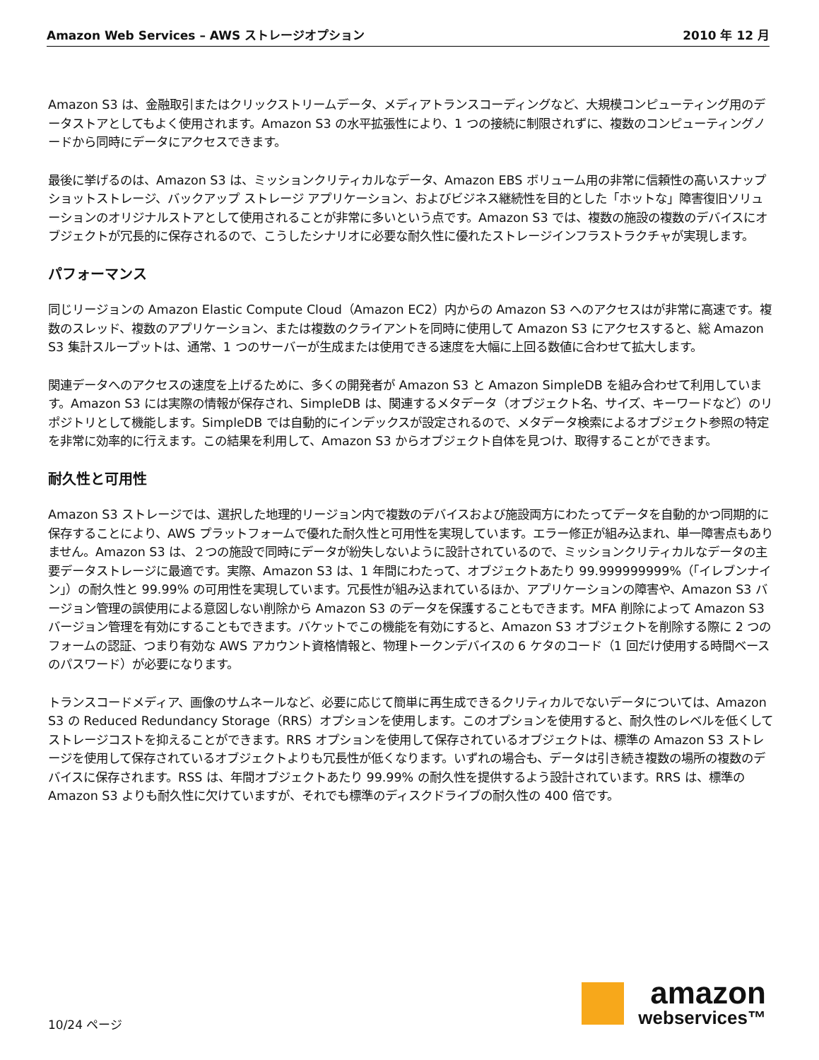Amazon Web Services – AWS ストレージオプション 2010 年 12 月
Amazon S3 は、金融取引またはクリックストリームデータ、メディアトランスコーディングなど、大規模コンピューティング用のデータストアとしてもよく使用されます。Amazon S3 の水平拡張性により、1 つの接続に制限されずに、複数のコンピューティングノードから同時にデータにアクセスできます。
最後に挙げるのは、Amazon S3 は、ミッションクリティカルなデータ、Amazon EBS ボリューム用の非常に信頼性の高いスナップショットストレージ、バックアップ ストレージ アプリケーション、およびビジネス継続性を目的とした「ホットな」障害復旧ソリューションのオリジナルストアとして使用されることが非常に多いという点です。Amazon S3 では、複数の施設の複数のデバイスにオブジェクトが冗長的に保存されるので、こうしたシナリオに必要な耐久性に優れたストレージインフラストラクチャが実現します。
パフォーマンス
同じリージョンの Amazon Elastic Compute Cloud（Amazon EC2）内からの Amazon S3 へのアクセスはが非常に高速です。複数のスレッド、複数のアプリケーション、または複数のクライアントを同時に使用して Amazon S3 にアクセスすると、総 Amazon S3 集計スループットは、通常、1 つのサーバーが生成または使用できる速度を大幅に上回る数値に合わせて拡大します。
関連データへのアクセスの速度を上げるために、多くの開発者が Amazon S3 と Amazon SimpleDB を組み合わせて利用しています。Amazon S3 には実際の情報が保存され、SimpleDB は、関連するメタデータ（オブジェクト名、サイズ、キーワードなど）のリポジトリとして機能します。SimpleDB では自動的にインデックスが設定されるので、メタデータ検索によるオブジェクト参照の特定を非常に効率的に行えます。この結果を利用して、Amazon S3 からオブジェクト自体を見つけ、取得することができます。
耐久性と可用性
Amazon S3 ストレージでは、選択した地理的リージョン内で複数のデバイスおよび施設両方にわたってデータを自動的かつ同期的に保存することにより、AWS プラットフォームで優れた耐久性と可用性を実現しています。エラー修正が組み込まれ、単一障害点もありません。Amazon S3 は、２つの施設で同時にデータが紛失しないように設計されているので、ミッションクリティカルなデータの主要データストレージに最適です。実際、Amazon S3 は、1 年間にわたって、オブジェクトあたり 99.999999999%（「イレブンナイン」）の耐久性と 99.99% の可用性を実現しています。冗長性が組み込まれているほか、アプリケーションの障害や、Amazon S3 バージョン管理の誤使用による意図しない削除から Amazon S3 のデータを保護することもできます。MFA 削除によって Amazon S3 バージョン管理を有効にすることもできます。バケットでこの機能を有効にすると、Amazon S3 オブジェクトを削除する際に 2 つのフォームの認証、つまり有効な AWS アカウント資格情報と、物理トークンデバイスの 6 ケタのコード（1 回だけ使用する時間ベースのパスワード）が必要になります。
トランスコードメディア、画像のサムネールなど、必要に応じて簡単に再生成できるクリティカルでないデータについては、Amazon S3 の Reduced Redundancy Storage（RRS）オプションを使用します。このオプションを使用すると、耐久性のレベルを低くしてストレージコストを抑えることができます。RRS オプションを使用して保存されているオブジェクトは、標準の Amazon S3 ストレージを使用して保存されているオブジェクトよりも冗長性が低くなります。いずれの場合も、データは引き続き複数の場所の複数のデバイスに保存されます。RSS は、年間オブジェクトあたり 99.99% の耐久性を提供するよう設計されています。RRS は、標準の Amazon S3 よりも耐久性に欠けていますが、それでも標準のディスクドライブの耐久性の 400 倍です。
10/24 ページ
amazon
webservices™